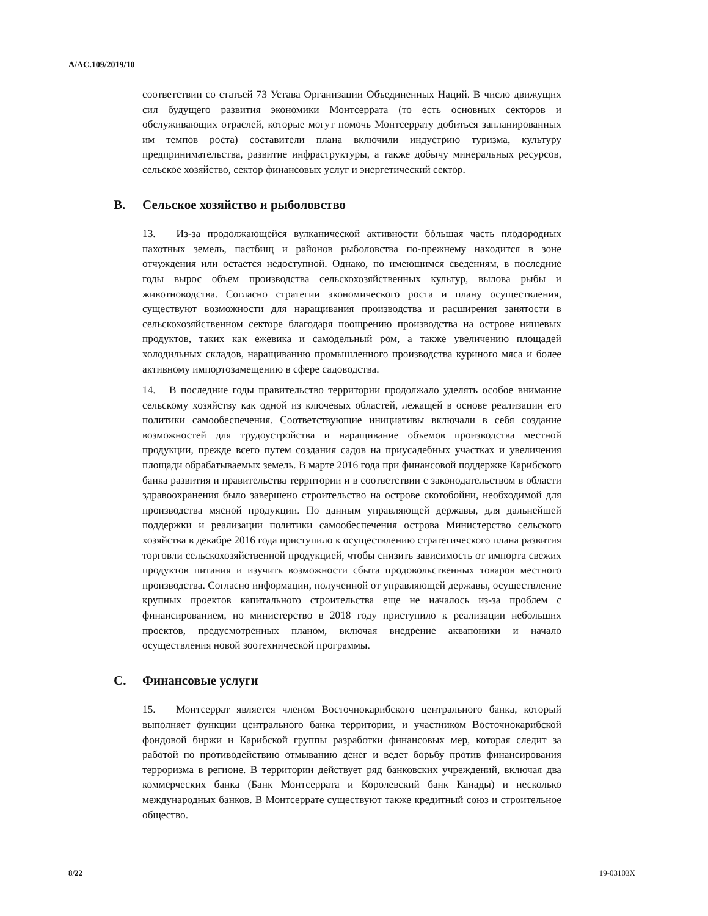A/AC.109/2019/10
соответствии со статьей 73 Устава Организации Объединенных Наций. В число движущих сил будущего развития экономики Монтсеррата (то есть основных секторов и обслуживающих отраслей, которые могут помочь Монтсеррату добиться запланированных им темпов роста) составители плана включили индустрию туризма, культуру предпринимательства, развитие инфраструктуры, а также добычу минеральных ресурсов, сельское хозяйство, сектор финансовых услуг и энергетический сектор.
B. Сельское хозяйство и рыболовство
13. Из-за продолжающейся вулканической активности бóльшая часть плодородных пахотных земель, пастбищ и районов рыболовства по-прежнему находится в зоне отчуждения или остается недоступной. Однако, по имеющимся сведениям, в последние годы вырос объем производства сельскохозяйственных культур, вылова рыбы и животноводства. Согласно стратегии экономического роста и плану осуществления, существуют возможности для наращивания производства и расширения занятости в сельскохозяйственном секторе благодаря поощрению производства на острове нишевых продуктов, таких как ежевика и самодельный ром, а также увеличению площадей холодильных складов, наращиванию промышленного производства куриного мяса и более активному импортозамещению в сфере садоводства.
14. В последние годы правительство территории продолжало уделять особое внимание сельскому хозяйству как одной из ключевых областей, лежащей в основе реализации его политики самообеспечения. Соответствующие инициативы включали в себя создание возможностей для трудоустройства и наращивание объемов производства местной продукции, прежде всего путем создания садов на приусадебных участках и увеличения площади обрабатываемых земель. В марте 2016 года при финансовой поддержке Карибского банка развития и правительства территории и в соответствии с законодательством в области здравоохранения было завершено строительство на острове скотобойни, необходимой для производства мясной продукции. По данным управляющей державы, для дальнейшей поддержки и реализации политики самообеспечения острова Министерство сельского хозяйства в декабре 2016 года приступило к осуществлению стратегического плана развития торговли сельскохозяйственной продукцией, чтобы снизить зависимость от импорта свежих продуктов питания и изучить возможности сбыта продовольственных товаров местного производства. Согласно информации, полученной от управляющей державы, осуществление крупных проектов капитального строительства еще не началось из-за проблем с финансированием, но министерство в 2018 году приступило к реализации небольших проектов, предусмотренных планом, включая внедрение аквапоники и начало осуществления новой зоотехнической программы.
C. Финансовые услуги
15. Монтсеррат является членом Восточнокарибского центрального банка, который выполняет функции центрального банка территории, и участником Восточнокарибской фондовой биржи и Карибской группы разработки финансовых мер, которая следит за работой по противодействию отмыванию денег и ведет борьбу против финансирования терроризма в регионе. В территории действует ряд банковских учреждений, включая два коммерческих банка (Банк Монтсеррата и Королевский банк Канады) и несколько международных банков. В Монтсеррате существуют также кредитный союз и строительное общество.
8/22 19-03103X